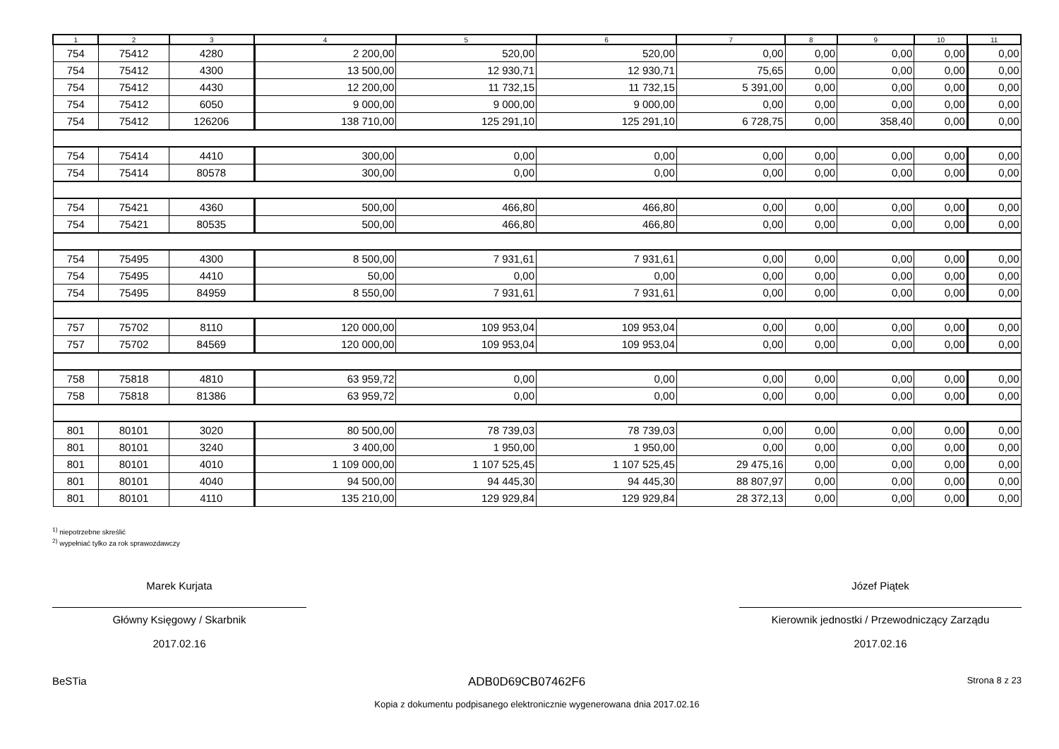| 1 | 2 | 3 | 4 | 5 | 6 | 7 | 8 | 9 | 10 | 11 |
| --- | --- | --- | --- | --- | --- | --- | --- | --- | --- | --- |
| 754 | 75412 | 4280 | 2 200,00 | 520,00 | 520,00 | 0,00 | 0,00 | 0,00 | 0,00 | 0,00 |
| 754 | 75412 | 4300 | 13 500,00 | 12 930,71 | 12 930,71 | 75,65 | 0,00 | 0,00 | 0,00 | 0,00 |
| 754 | 75412 | 4430 | 12 200,00 | 11 732,15 | 11 732,15 | 5 391,00 | 0,00 | 0,00 | 0,00 | 0,00 |
| 754 | 75412 | 6050 | 9 000,00 | 9 000,00 | 9 000,00 | 0,00 | 0,00 | 0,00 | 0,00 | 0,00 |
| 754 | 75412 | 126206 | 138 710,00 | 125 291,10 | 125 291,10 | 6 728,75 | 0,00 | 358,40 | 0,00 | 0,00 |
| 754 | 75414 | 4410 | 300,00 | 0,00 | 0,00 | 0,00 | 0,00 | 0,00 | 0,00 | 0,00 |
| 754 | 75414 | 80578 | 300,00 | 0,00 | 0,00 | 0,00 | 0,00 | 0,00 | 0,00 | 0,00 |
| 754 | 75421 | 4360 | 500,00 | 466,80 | 466,80 | 0,00 | 0,00 | 0,00 | 0,00 | 0,00 |
| 754 | 75421 | 80535 | 500,00 | 466,80 | 466,80 | 0,00 | 0,00 | 0,00 | 0,00 | 0,00 |
| 754 | 75495 | 4300 | 8 500,00 | 7 931,61 | 7 931,61 | 0,00 | 0,00 | 0,00 | 0,00 | 0,00 |
| 754 | 75495 | 4410 | 50,00 | 0,00 | 0,00 | 0,00 | 0,00 | 0,00 | 0,00 | 0,00 |
| 754 | 75495 | 84959 | 8 550,00 | 7 931,61 | 7 931,61 | 0,00 | 0,00 | 0,00 | 0,00 | 0,00 |
| 757 | 75702 | 8110 | 120 000,00 | 109 953,04 | 109 953,04 | 0,00 | 0,00 | 0,00 | 0,00 | 0,00 |
| 757 | 75702 | 84569 | 120 000,00 | 109 953,04 | 109 953,04 | 0,00 | 0,00 | 0,00 | 0,00 | 0,00 |
| 758 | 75818 | 4810 | 63 959,72 | 0,00 | 0,00 | 0,00 | 0,00 | 0,00 | 0,00 | 0,00 |
| 758 | 75818 | 81386 | 63 959,72 | 0,00 | 0,00 | 0,00 | 0,00 | 0,00 | 0,00 | 0,00 |
| 801 | 80101 | 3020 | 80 500,00 | 78 739,03 | 78 739,03 | 0,00 | 0,00 | 0,00 | 0,00 | 0,00 |
| 801 | 80101 | 3240 | 3 400,00 | 1 950,00 | 1 950,00 | 0,00 | 0,00 | 0,00 | 0,00 | 0,00 |
| 801 | 80101 | 4010 | 1 109 000,00 | 1 107 525,45 | 1 107 525,45 | 29 475,16 | 0,00 | 0,00 | 0,00 | 0,00 |
| 801 | 80101 | 4040 | 94 500,00 | 94 445,30 | 94 445,30 | 88 807,97 | 0,00 | 0,00 | 0,00 | 0,00 |
| 801 | 80101 | 4110 | 135 210,00 | 129 929,84 | 129 929,84 | 28 372,13 | 0,00 | 0,00 | 0,00 | 0,00 |
<sup>1)</sup> niepotrzebne skreślić
<sup>2)</sup> wypełniać tylko za rok sprawozdawczy
Marek Kurjata
Główny Księgowy / Skarbnik
2017.02.16
Józef Piątek
Kierownik jednostki / Przewodniczący Zarządu
2017.02.16
BeSTia ADB0D69CB07462F6 Strona 8 z 23
Kopia z dokumentu podpisanego elektronicznie wygenerowana dnia 2017.02.16